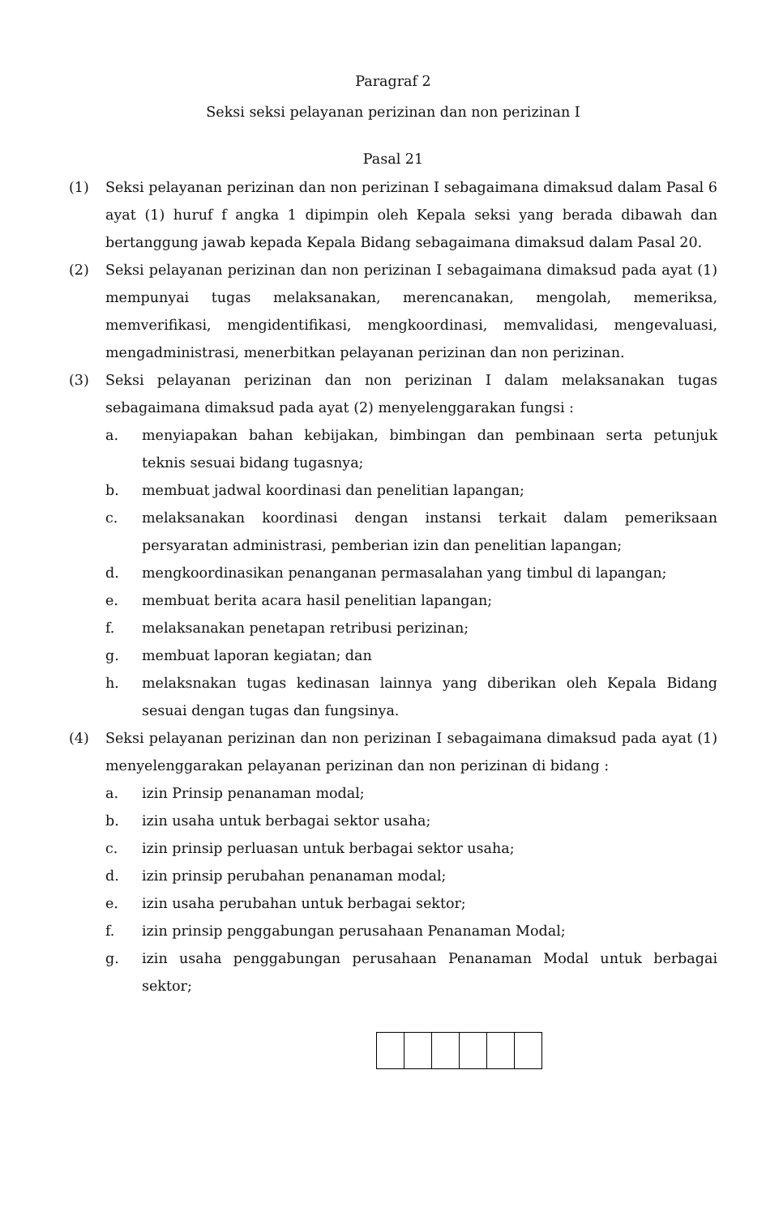Paragraf 2
Seksi seksi pelayanan perizinan dan non perizinan I
Pasal 21
(1) Seksi pelayanan perizinan dan non perizinan I sebagaimana dimaksud dalam Pasal 6 ayat (1) huruf f angka 1 dipimpin oleh Kepala seksi yang berada dibawah dan bertanggung jawab kepada Kepala Bidang sebagaimana dimaksud dalam Pasal 20.
(2) Seksi pelayanan perizinan dan non perizinan I sebagaimana dimaksud pada ayat (1) mempunyai tugas melaksanakan, merencanakan, mengolah, memeriksa, memverifikasi, mengidentifikasi, mengkoordinasi, memvalidasi, mengevaluasi, mengadministrasi, menerbitkan pelayanan perizinan dan non perizinan.
(3) Seksi pelayanan perizinan dan non perizinan I dalam melaksanakan tugas sebagaimana dimaksud pada ayat (2) menyelenggarakan fungsi :
a. menyiapakan bahan kebijakan, bimbingan dan pembinaan serta petunjuk teknis sesuai bidang tugasnya;
b. membuat jadwal koordinasi dan penelitian lapangan;
c. melaksanakan koordinasi dengan instansi terkait dalam pemeriksaan persyaratan administrasi, pemberian izin dan penelitian lapangan;
d. mengkoordinasikan penanganan permasalahan yang timbul di lapangan;
e. membuat berita acara hasil penelitian lapangan;
f. melaksanakan penetapan retribusi perizinan;
g. membuat laporan kegiatan; dan
h. melaksnakan tugas kedinasan lainnya yang diberikan oleh Kepala Bidang sesuai dengan tugas dan fungsinya.
(4) Seksi pelayanan perizinan dan non perizinan I sebagaimana dimaksud pada ayat (1) menyelenggarakan pelayanan perizinan dan non perizinan di bidang :
a. izin Prinsip penanaman modal;
b. izin usaha untuk berbagai sektor usaha;
c. izin prinsip perluasan untuk berbagai sektor usaha;
d. izin prinsip perubahan penanaman modal;
e. izin usaha perubahan untuk berbagai sektor;
f. izin prinsip penggabungan perusahaan Penanaman Modal;
g. izin usaha penggabungan perusahaan Penanaman Modal untuk berbagai sektor;